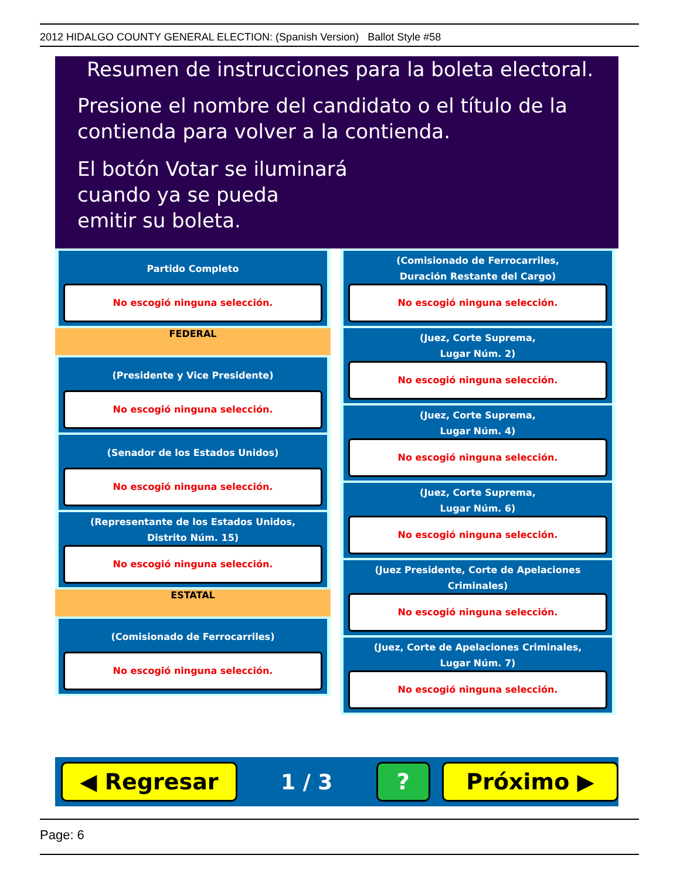2012 HIDALGO COUNTY GENERAL ELECTION: (Spanish Version) Ballot Style #58
Resumen de instrucciones para la boleta electoral.
Presione el nombre del candidato o el título de la
contienda para volver a la contienda.
El botón Votar se iluminará
cuando ya se pueda
emitir su boleta.
Partido Completo
No escogió ninguna selección.
FEDERAL
(Presidente y Vice Presidente)
No escogió ninguna selección.
(Senador de los Estados Unidos)
No escogió ninguna selección.
(Representante de los Estados Unidos,
Distrito Núm. 15)
No escogió ninguna selección.
ESTATAL
(Comisionado de Ferrocarriles)
No escogió ninguna selección.
(Comisionado de Ferrocarriles,
Duración Restante del Cargo)
No escogió ninguna selección.
(Juez, Corte Suprema,
Lugar Núm. 2)
No escogió ninguna selección.
(Juez, Corte Suprema,
Lugar Núm. 4)
No escogió ninguna selección.
(Juez, Corte Suprema,
Lugar Núm. 6)
No escogió ninguna selección.
(Juez Presidente, Corte de Apelaciones Criminales)
No escogió ninguna selección.
(Juez, Corte de Apelaciones Criminales,
Lugar Núm. 7)
No escogió ninguna selección.
◀ Regresar
1 / 3
? Próximo ▶
Page: 6